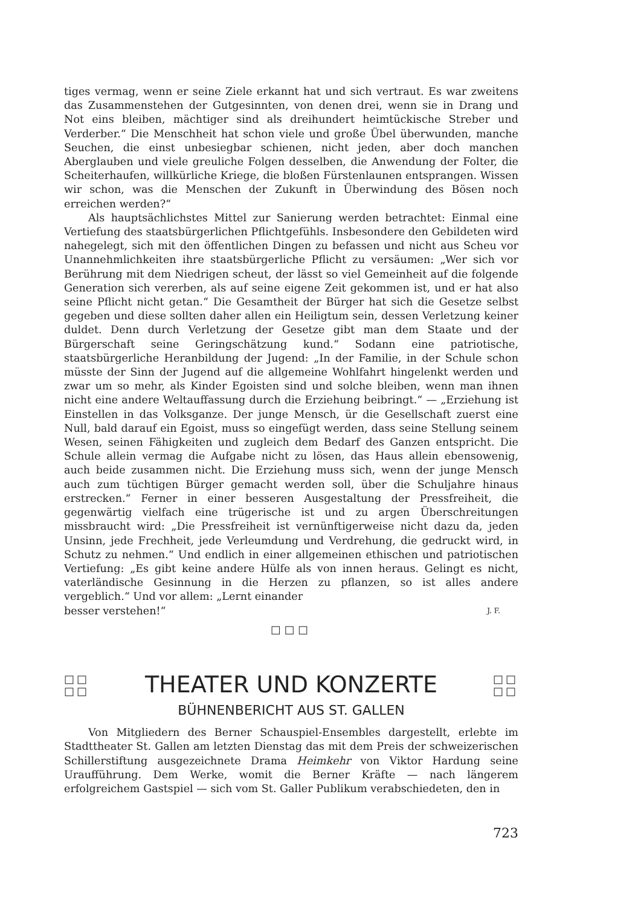tiges vermag, wenn er seine Ziele erkannt hat und sich vertraut. Es war zweitens das Zusammenstehen der Gutgesinnten, von denen drei, wenn sie in Drang und Not eins bleiben, mächtiger sind als dreihundert heimtückische Streber und Verderber.“ Die Menschheit hat schon viele und große Übel überwunden, manche Seuchen, die einst unbesiegbar schienen, nicht jeden, aber doch manchen Aberglauben und viele greuliche Folgen desselben, die Anwendung der Folter, die Scheiterhaufen, willkürliche Kriege, die bloßen Fürstenlaunen entsprangen. Wissen wir schon, was die Menschen der Zukunft in Überwindung des Bösen noch erreichen werden?“
Als hauptsächlichstes Mittel zur Sanierung werden betrachtet: Einmal eine Vertiefung des staatsbürgerlichen Pflichtgefühls. Insbesondere den Gebildeten wird nahegelegt, sich mit den öffentlichen Dingen zu befassen und nicht aus Scheu vor Unannehmlichkeiten ihre staatsbürgerliche Pflicht zu versäumen: „Wer sich vor Berührung mit dem Niedrigen scheut, der lässt so viel Gemeinheit auf die folgende Generation sich vererben, als auf seine eigene Zeit gekommen ist, und er hat also seine Pflicht nicht getan.“ Die Gesamtheit der Bürger hat sich die Gesetze selbst gegeben und diese sollten daher allen ein Heiligtum sein, dessen Verletzung keiner duldet. Denn durch Verletzung der Gesetze gibt man dem Staate und der Bürgerschaft seine Geringschätzung kund.“ Sodann eine patriotische, staatsbürgerliche Heranbildung der Jugend: „In der Familie, in der Schule schon müsste der Sinn der Jugend auf die allgemeine Wohlfahrt hingelenkt werden und zwar um so mehr, als Kinder Egoisten sind und solche bleiben, wenn man ihnen nicht eine andere Weltauffassung durch die Erziehung beibringt.“ — „Erziehung ist Einstellen in das Volksganze. Der junge Mensch, ür die Gesellschaft zuerst eine Null, bald darauf ein Egoist, muss so eingefügt werden, dass seine Stellung seinem Wesen, seinen Fähigkeiten und zugleich dem Bedarf des Ganzen entspricht. Die Schule allein vermag die Aufgabe nicht zu lösen, das Haus allein ebensowenig, auch beide zusammen nicht. Die Erziehung muss sich, wenn der junge Mensch auch zum tüchtigen Bürger gemacht werden soll, über die Schuljahre hinaus erstrecken.“ Ferner in einer besseren Ausgestaltung der Pressfreiheit, die gegenwärtig vielfach eine trügerische ist und zu argen Überschreitungen missbraucht wird: „Die Pressfreiheit ist vernünftigerweise nicht dazu da, jeden Unsinn, jede Frechheit, jede Verleumdung und Verdrehung, die gedruckt wird, in Schutz zu nehmen.“ Und endlich in einer allgemeinen ethischen und patriotischen Vertiefung: „Es gibt keine andere Hülfe als von innen heraus. Gelingt es nicht, vaterländische Gesinnung in die Herzen zu pflanzen, so ist alles andere vergeblich.“ Und vor allem: „Lernt einander
besser verstehen!“J. F.
□□□
□□
□□ THEATER UND KONZERTE □□
□□
BÜHNENBERICHT AUS ST. GALLEN
Von Mitgliedern des Berner Schauspiel-Ensembles dargestellt, erlebte im Stadttheater St. Gallen am letzten Dienstag das mit dem Preis der schweizerischen Schillerstiftung ausgezeichnete Drama Heimkehr von Viktor Hardung seine Uraufführung. Dem Werke, womit die Berner Kräfte — nach längerem erfolgreichem Gastspiel — sich vom St. Galler Publikum verabschiedeten, den in
723